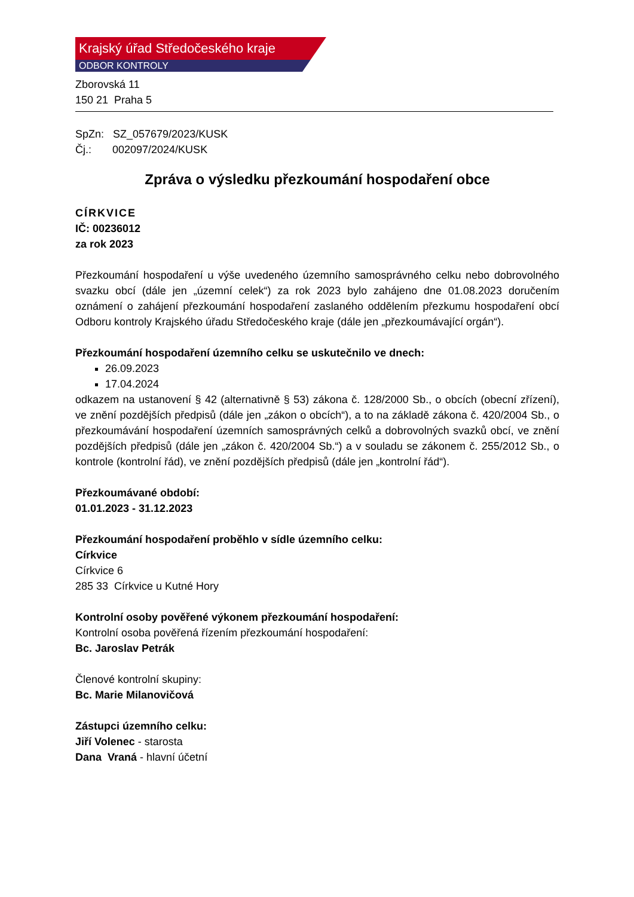Krajský úřad Středočeského kraje
ODBOR KONTROLY
Zborovská 11
150 21 Praha 5
SpZn: SZ_057679/2023/KUSK
Čj.: 002097/2024/KUSK
Zpráva o výsledku přezkoumání hospodaření obce
CÍRKVICE
IČ: 00236012
za rok 2023
Přezkoumání hospodaření u výše uvedeného územního samosprávného celku nebo dobrovolného svazku obcí (dále jen „územní celek“) za rok 2023 bylo zahájeno dne 01.08.2023 doručením oznámení o zahájení přezkoumání hospodaření zaslaného oddělením přezkumu hospodaření obcí Odboru kontroly Krajského úřadu Středočeského kraje (dále jen „přezkoumávající orgán“).
Přezkoumání hospodaření územního celku se uskutečnilo ve dnech:
26.09.2023
17.04.2024
odkazem na ustanovení § 42 (alternativně § 53) zákona č. 128/2000 Sb., o obcích (obecní zřízení), ve znění pozdějších předpisů (dále jen „zákon o obcích“), a to na základě zákona č. 420/2004 Sb., o přezkoumávání hospodaření územních samosprávných celků a dobrovolných svazků obcí, ve znění pozdějších předpisů (dále jen „zákon č. 420/2004 Sb.“) a v souladu se zákonem č. 255/2012 Sb., o kontrole (kontrolní řád), ve znění pozdějších předpisů (dále jen „kontrolní řád“).
Přezkoumávané období:
01.01.2023 - 31.12.2023
Přezkoumání hospodaření proběhlo v sídle územního celku:
Církvice
Církvice 6
285 33 Církvice u Kutné Hory
Kontrolní osoby pověřené výkonem přezkoumání hospodaření:
Kontrolní osoba pověřená řízením přezkoumání hospodaření:
Bc. Jaroslav Petrák
Členové kontrolní skupiny:
Bc. Marie Milanovičová
Zástupci územního celku:
Jiří Volenec - starosta
Dana Vraná - hlavní účetní